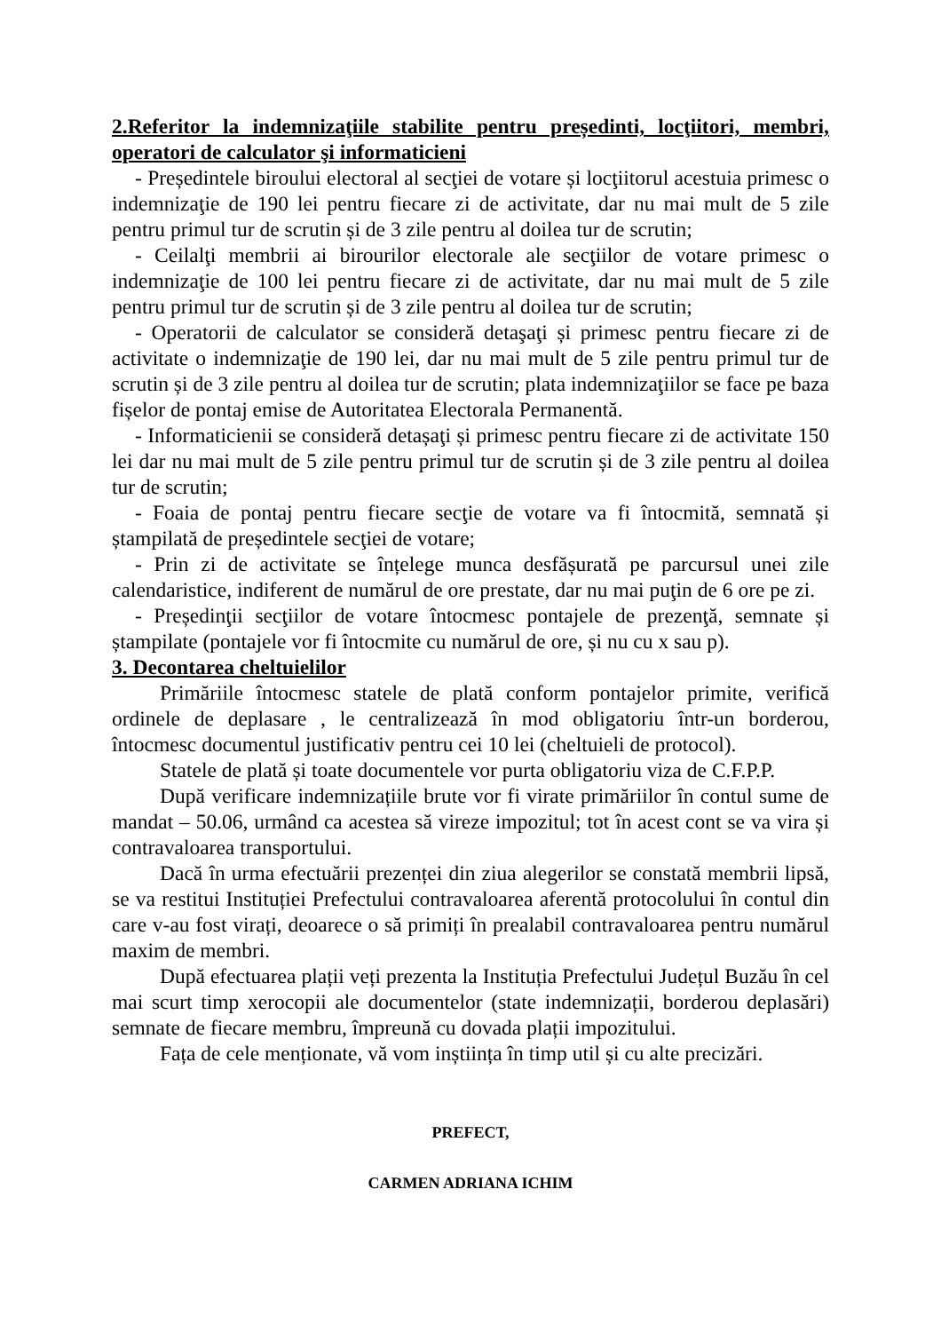2.Referitor la indemnizaţiile stabilite pentru președinti, locţiitori, membri, operatori de calculator şi informaticieni
- Președintele biroului electoral al secţiei de votare și locţiitorul acestuia primesc o indemnizaţie de 190 lei pentru fiecare zi de activitate, dar nu mai mult de 5 zile pentru primul tur de scrutin și de 3 zile pentru al doilea tur de scrutin;
- Ceilalţi membrii ai birourilor electorale ale secţiilor de votare primesc o indemnizaţie de 100 lei pentru fiecare zi de activitate, dar nu mai mult de 5 zile pentru primul tur de scrutin și de 3 zile pentru al doilea tur de scrutin;
- Operatorii de calculator se consideră detaşaţi și primesc pentru fiecare zi de activitate o indemnizaţie de 190 lei, dar nu mai mult de 5 zile pentru primul tur de scrutin și de 3 zile pentru al doilea tur de scrutin; plata indemnizaţiilor se face pe baza fișelor de pontaj emise de Autoritatea Electorala Permanentă.
- Informaticienii se consideră detașaţi și primesc pentru fiecare zi de activitate 150 lei dar nu mai mult de 5 zile pentru primul tur de scrutin și de 3 zile pentru al doilea tur de scrutin;
- Foaia de pontaj pentru fiecare secţie de votare va fi întocmită, semnată și ștampilată de președintele secţiei de votare;
- Prin zi de activitate se înțelege munca desfășurată pe parcursul unei zile calendaristice, indiferent de numărul de ore prestate, dar nu mai puţin de 6 ore pe zi.
- Președinţii secţiilor de votare întocmesc pontajele de prezenţă, semnate și ștampilate (pontajele vor fi întocmite cu numărul de ore, și nu cu x sau p).
3. Decontarea cheltuielilor
Primăriile întocmesc statele de plată conform pontajelor primite, verifică ordinele de deplasare , le centralizează în mod obligatoriu într-un borderou, întocmesc documentul justificativ pentru cei 10 lei (cheltuieli de protocol).
Statele de plată și toate documentele vor purta obligatoriu viza de C.F.P.P.
După verificare indemnizațiile brute vor fi virate primăriilor în contul sume de mandat – 50.06, urmând ca acestea să vireze impozitul; tot în acest cont se va vira și contravaloarea transportului.
Dacă în urma efectuării prezenței din ziua alegerilor se constată membrii lipsă, se va restitui Instituției Prefectului contravaloarea aferentă protocolului în contul din care v-au fost virați, deoarece o să primiți în prealabil contravaloarea pentru numărul maxim de membri.
După efectuarea plații veți prezenta la Instituția Prefectului Județul Buzău în cel mai scurt timp xerocopii ale documentelor (state indemnizații, borderou deplasări) semnate de fiecare membru, împreună cu dovada plații impozitului.
Fața de cele menționate, vă vom inștiința în timp util și cu alte precizări.
PREFECT,
CARMEN ADRIANA ICHIM